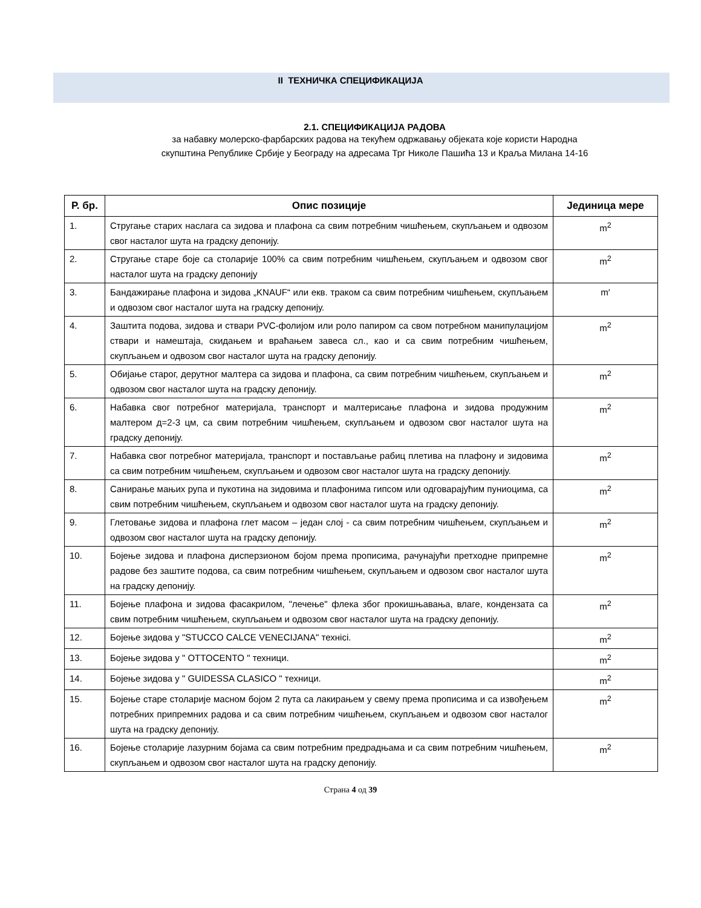II ТЕХНИЧКА СПЕЦИФИКАЦИЈА
2.1. СПЕЦИФИКАЦИЈА РАДОВА
за набавку молерско-фарбарских радова на текућем одржавању објеката које користи Народна
скупштина Републике Србије у Београду на адресама Трг Николе Пашића 13 и Краља Милана 14-16
| Р. бр. | Опис позиције | Јединица мере |
| --- | --- | --- |
| 1. | Стругање старих наслага са зидова и плафона са свим потребним чишћењем, скупљањем и одвозом свог насталог шута на градску депонију. | m<sup>2</sup> |
| 2. | Стругање старе боје са столарије 100% са свим потребним чишћењем, скупљањем и одвозом свог насталог шута на градску депонију | m<sup>2</sup> |
| 3. | Бандажирање плафона и зидова „KNAUF“ или екв. траком са свим потребним чишћењем, скупљањем и одвозом свог насталог шута на градску депонију. | m′ |
| 4. | Заштита подова, зидова и ствари PVC-фолијом или роло папиром са свом потребном манипулацијом ствари и намештаја, скидањем и враћањем завеса сл., као и са свим потребним чишћењем, скупљањем и одвозом свог насталог шута на градску депонију. | m<sup>2</sup> |
| 5. | Обијање старог, дерутног малтера са зидова и плафона, са свим потребним чишћењем, скупљањем и одвозом свог насталог шута на градску депонију. | m<sup>2</sup> |
| 6. | Набавка свог потребног материјала, транспорт и малтерисање плафона и зидова продужним малтером д=2-3 цм, са свим потребним чишћењем, скупљањем и одвозом свог насталог шута на градску депонију. | m<sup>2</sup> |
| 7. | Набавка свог потребног материјала, транспорт и постављање рабиц плетива на плафону и зидовима са свим потребним чишћењем, скупљањем и одвозом свог насталог шута на градску депонију. | m<sup>2</sup> |
| 8. | Санирање мањих рупа и пукотина на зидовима и плафонима гипсом или одговарајућим пуниоцима, са свим потребним чишћењем, скупљањем и одвозом свог насталог шута на градску депонију. | m<sup>2</sup> |
| 9. | Глетовање зидова и плафона глет масом – један слој - са свим потребним чишћењем, скупљањем и одвозом свог насталог шута на градску депонију. | m<sup>2</sup> |
| 10. | Бојење зидова и плафона дисперзионом бојом према прописима, рачунајући претходне припремне радове без заштите подова, са свим потребним чишћењем, скупљањем и одвозом свог насталог шута на градску депонију. | m<sup>2</sup> |
| 11. | Бојење плафона и зидова фасакрилом, "лечење" флека због прокишњавања, влаге, кондензата са свим потребним чишћењем, скупљањем и одвозом свог насталог шута на градску депонију. | m<sup>2</sup> |
| 12. | Бојење зидова у "STUCCO CALCE VENECIJANA" технici. | m<sup>2</sup> |
| 13. | Бојење зидова у " OTTOCENTO " техници. | m<sup>2</sup> |
| 14. | Бојење зидова у " GUIDESSA CLASICO " техници. | m<sup>2</sup> |
| 15. | Бојење старе столарије масном бојом 2 пута са лакирањем у свему према прописима и са извођењем потребних припремних радова и са свим потребним чишћењем, скупљањем и одвозом свог насталог шута на градску депонију. | m<sup>2</sup> |
| 16. | Бојење столарије лазурним бојама са свим потребним предрадњама и са свим потребним чишћењем, скупљањем и одвозом свог насталог шута на градску депонију. | m<sup>2</sup> |
Страна 4 од 39